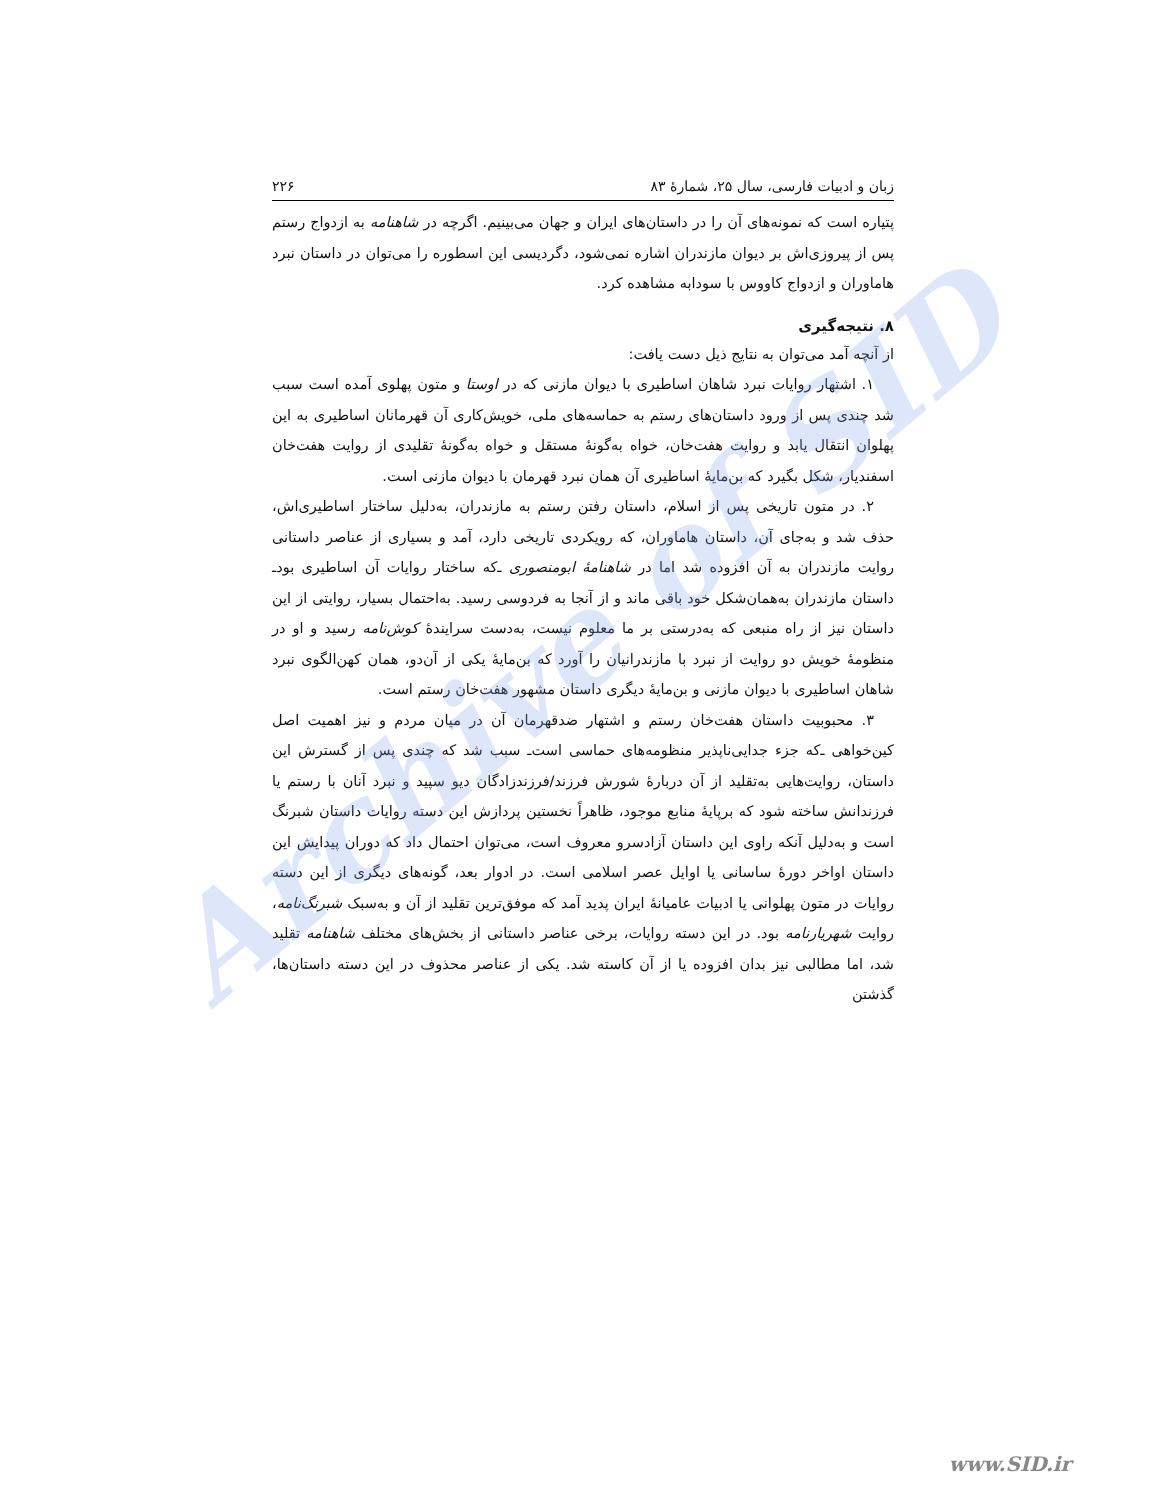زبان و ادبیات فارسی، سال ۲۵، شمارهٔ ۸۳ ۲۲۶
پتیاره است که نمونه‌های آن را در داستان‌های ایران و جهان می‌بینیم. اگرچه در شاهنامه به ازدواج رستم پس از پیروزی‌اش بر دیوان مازندران اشاره نمی‌شود، دگردیسی این اسطوره را می‌توان در داستان نبرد هاماوران و ازدواج کاووس با سودابه مشاهده کرد.
۸. نتیجه‌گیری
از آنچه آمد می‌توان به نتایج ذیل دست یافت:
۱. اشتهار روایات نبرد شاهان اساطیری با دیوان مازنی که در اوستا و متون پهلوی آمده است سبب شد چندی پس از ورود داستان‌های رستم به حماسه‌های ملی، خویش‌کاری آن قهرمانان اساطیری به این پهلوان انتقال یابد و روایت هفت‌خان، خواه به‌گونهٔ مستقل و خواه به‌گونهٔ تقلیدی از روایت هفت‌خان اسفندیار، شکل بگیرد که بن‌مایهٔ اساطیری آن همان نبرد قهرمان با دیوان مازنی است.
۲. در متون تاریخی پس از اسلام، داستان رفتن رستم به مازندران، به‌دلیل ساختار اساطیری‌اش، حذف شد و به‌جای آن، داستان هاماوران، که رویکردی تاریخی دارد، آمد و بسیاری از عناصر داستانی روایت مازندران به آن افزوده شد اما در شاهنامهٔ ابومنصوری ـ‌که ساختار روایات آن اساطیری بود‌ـ داستان مازندران به‌همان‌شکل خود باقی ماند و از آنجا به فردوسی رسید. به‌احتمال بسیار، روایتی از این داستان نیز از راه منبعی که به‌درستی بر ما معلوم نیست، به‌دست سرایندهٔ کوش‌نامه رسید و او در منظومهٔ خویش دو روایت از نبرد با مازندرانیان را آورد که بن‌مایهٔ یکی از آن‌دو، همان کهن‌الگوی نبرد شاهان اساطیری با دیوان مازنی و بن‌مایهٔ دیگری داستان مشهور هفت‌خان رستم است.
۳. محبوبیت داستان هفت‌خان رستم و اشتهار ضدقهرمان آن در میان مردم و نیز اهمیت اصل کین‌خواهی ـ‌که جزء جدایی‌ناپذیر منظومه‌های حماسی است‌ـ سبب شد که چندی پس از گسترش این داستان، روایت‌هایی به‌تقلید از آن دربارهٔ شورش فرزند/فرزندزادگان دیو سپید و نبرد آنان با رستم یا فرزندانش ساخته شود که برپایهٔ منابع موجود، ظاهراً نخستین پردازش این دسته روایات داستان شبرنگ است و به‌دلیل آنکه راوی این داستان آزادسرو معروف است، می‌توان احتمال داد که دوران پیدایش این داستان اواخر دورهٔ ساسانی یا اوایل عصر اسلامی است. در ادوار بعد، گونه‌های دیگری از این دسته روایات در متون پهلوانی یا ادبیات عامیانهٔ ایران پدید آمد که موفق‌ترین تقلید از آن و به‌سبک شبرنگ‌نامه، روایت شهریارنامه بود. در این دسته روایات، برخی عناصر داستانی از بخش‌های مختلف شاهنامه تقلید شد، اما مطالبی نیز بدان افزوده یا از آن کاسته شد. یکی از عناصر محذوف در این دسته داستان‌ها، گذشتن
Archive of SID
www.SID.ir